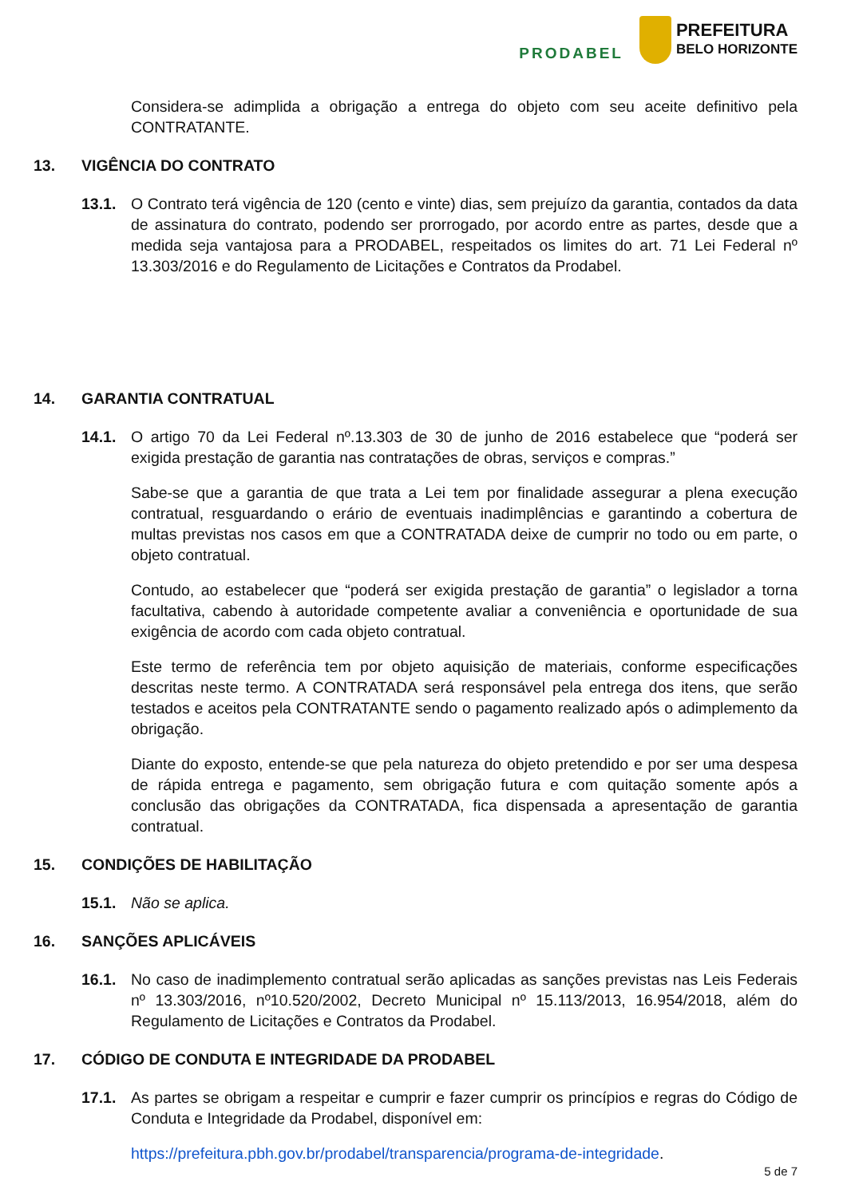PRODABEL
PREFEITURA
BELO HORIZONTE
Considera-se adimplida a obrigação a entrega do objeto com seu aceite definitivo pela CONTRATANTE.
13. VIGÊNCIA DO CONTRATO
13.1. O Contrato terá vigência de 120 (cento e vinte) dias, sem prejuízo da garantia, contados da data de assinatura do contrato, podendo ser prorrogado, por acordo entre as partes, desde que a medida seja vantajosa para a PRODABEL, respeitados os limites do art. 71 Lei Federal nº 13.303/2016 e do Regulamento de Licitações e Contratos da Prodabel.
14. GARANTIA CONTRATUAL
14.1. O artigo 70 da Lei Federal nº.13.303 de 30 de junho de 2016 estabelece que “poderá ser exigida prestação de garantia nas contratações de obras, serviços e compras.”
Sabe-se que a garantia de que trata a Lei tem por finalidade assegurar a plena execução contratual, resguardando o erário de eventuais inadimplências e garantindo a cobertura de multas previstas nos casos em que a CONTRATADA deixe de cumprir no todo ou em parte, o objeto contratual.
Contudo, ao estabelecer que “poderá ser exigida prestação de garantia” o legislador a torna facultativa, cabendo à autoridade competente avaliar a conveniência e oportunidade de sua exigência de acordo com cada objeto contratual.
Este termo de referência tem por objeto aquisição de materiais, conforme especificações descritas neste termo. A CONTRATADA será responsável pela entrega dos itens, que serão testados e aceitos pela CONTRATANTE sendo o pagamento realizado após o adimplemento da obrigação.
Diante do exposto, entende-se que pela natureza do objeto pretendido e por ser uma despesa de rápida entrega e pagamento, sem obrigação futura e com quitação somente após a conclusão das obrigações da CONTRATADA, fica dispensada a apresentação de garantia contratual.
15. CONDIÇÕES DE HABILITAÇÃO
15.1. Não se aplica.
16. SANÇÕES APLICÁVEIS
16.1. No caso de inadimplemento contratual serão aplicadas as sanções previstas nas Leis Federais nº 13.303/2016, nº10.520/2002, Decreto Municipal nº 15.113/2013, 16.954/2018, além do Regulamento de Licitações e Contratos da Prodabel.
17. CÓDIGO DE CONDUTA E INTEGRIDADE DA PRODABEL
17.1. As partes se obrigam a respeitar e cumprir e fazer cumprir os princípios e regras do Código de Conduta e Integridade da Prodabel, disponível em:
https://prefeitura.pbh.gov.br/prodabel/transparencia/programa-de-integridade.
5 de 7